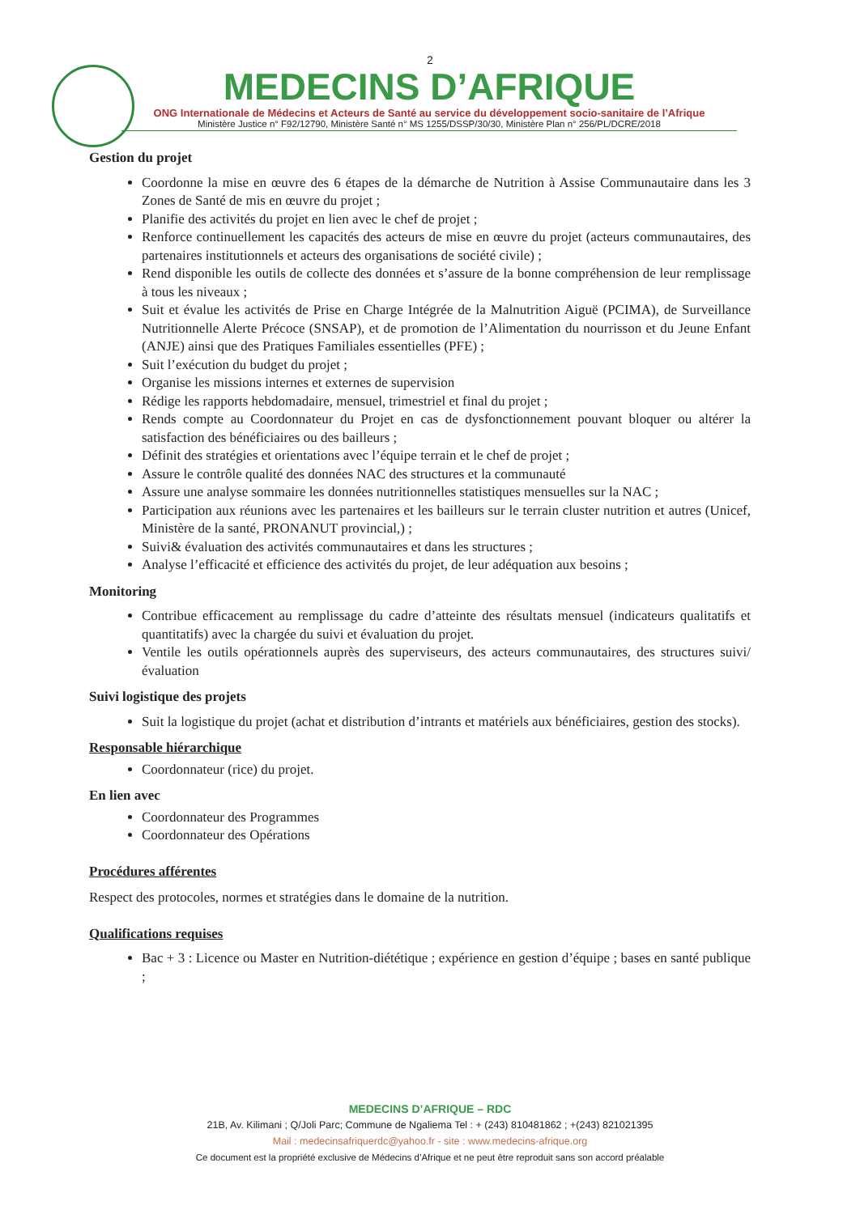2
MEDECINS D’AFRIQUE
ONG Internationale de Médecins et Acteurs de Santé au service du développement socio-sanitaire de l’Afrique
Ministère Justice n° F92/12790, Ministère Santé n° MS 1255/DSSP/30/30, Ministère Plan n° 256/PL/DCRE/2018
Gestion du projet
Coordonne la mise en œuvre des 6 étapes de la démarche de Nutrition à Assise Communautaire dans les 3 Zones de Santé de mis en œuvre du projet ;
Planifie des activités du projet en lien avec le chef de projet ;
Renforce continuellement les capacités des acteurs de mise en œuvre du projet (acteurs communautaires, des partenaires institutionnels et acteurs des organisations de société civile) ;
Rend disponible les outils de collecte des données et s’assure de la bonne compréhension de leur remplissage à tous les niveaux ;
Suit et évalue les activités de Prise en Charge Intégrée de la Malnutrition Aiguë (PCIMA), de Surveillance Nutritionnelle Alerte Précoce (SNSAP), et de promotion de l’Alimentation du nourrisson et du Jeune Enfant (ANJE) ainsi que des Pratiques Familiales essentielles (PFE) ;
Suit l’exécution du budget du projet ;
Organise les missions internes et externes de supervision
Rédige les rapports hebdomadaire, mensuel, trimestriel et final du projet ;
Rends compte au Coordonnateur du Projet en cas de dysfonctionnement pouvant bloquer ou altérer la satisfaction des bénéficiaires ou des bailleurs ;
Définit des stratégies et orientations avec l’équipe terrain et le chef de projet ;
Assure le contrôle qualité des données NAC des structures et la communauté
Assure une analyse sommaire les données nutritionnelles statistiques mensuelles sur la NAC ;
Participation aux réunions avec les partenaires et les bailleurs sur le terrain cluster nutrition et autres (Unicef, Ministère de la santé, PRONANUT provincial,) ;
Suivi& évaluation des activités communautaires et dans les structures ;
Analyse l’efficacité et efficience des activités du projet, de leur adéquation aux besoins ;
Monitoring
Contribue efficacement au remplissage du cadre d’atteinte des résultats mensuel (indicateurs qualitatifs et quantitatifs) avec la chargée du suivi et évaluation du projet.
Ventile les outils opérationnels auprès des superviseurs, des acteurs communautaires, des structures suivi/évaluation
Suivi logistique des projets
Suit la logistique du projet (achat et distribution d’intrants et matériels aux bénéficiaires, gestion des stocks).
Responsable hiérarchique
Coordonnateur (rice) du projet.
En lien avec
Coordonnateur des Programmes
Coordonnateur des Opérations
Procédures afférentes
Respect des protocoles, normes et stratégies dans le domaine de la nutrition.
Qualifications requises
Bac + 3 : Licence ou Master en Nutrition-diététique ; expérience en gestion d’équipe ; bases en santé publique ;
MEDECINS D’AFRIQUE – RDC
21B, Av. Kilimani ; Q/Joli Parc; Commune de Ngaliema Tel : + (243) 810481862 ; +(243) 821021395
Mail : medecinsafriquerdc@yahoo.fr - site : www.medecins-afrique.org
Ce document est la propriété exclusive de Médecins d’Afrique et ne peut être reproduit sans son accord préalable